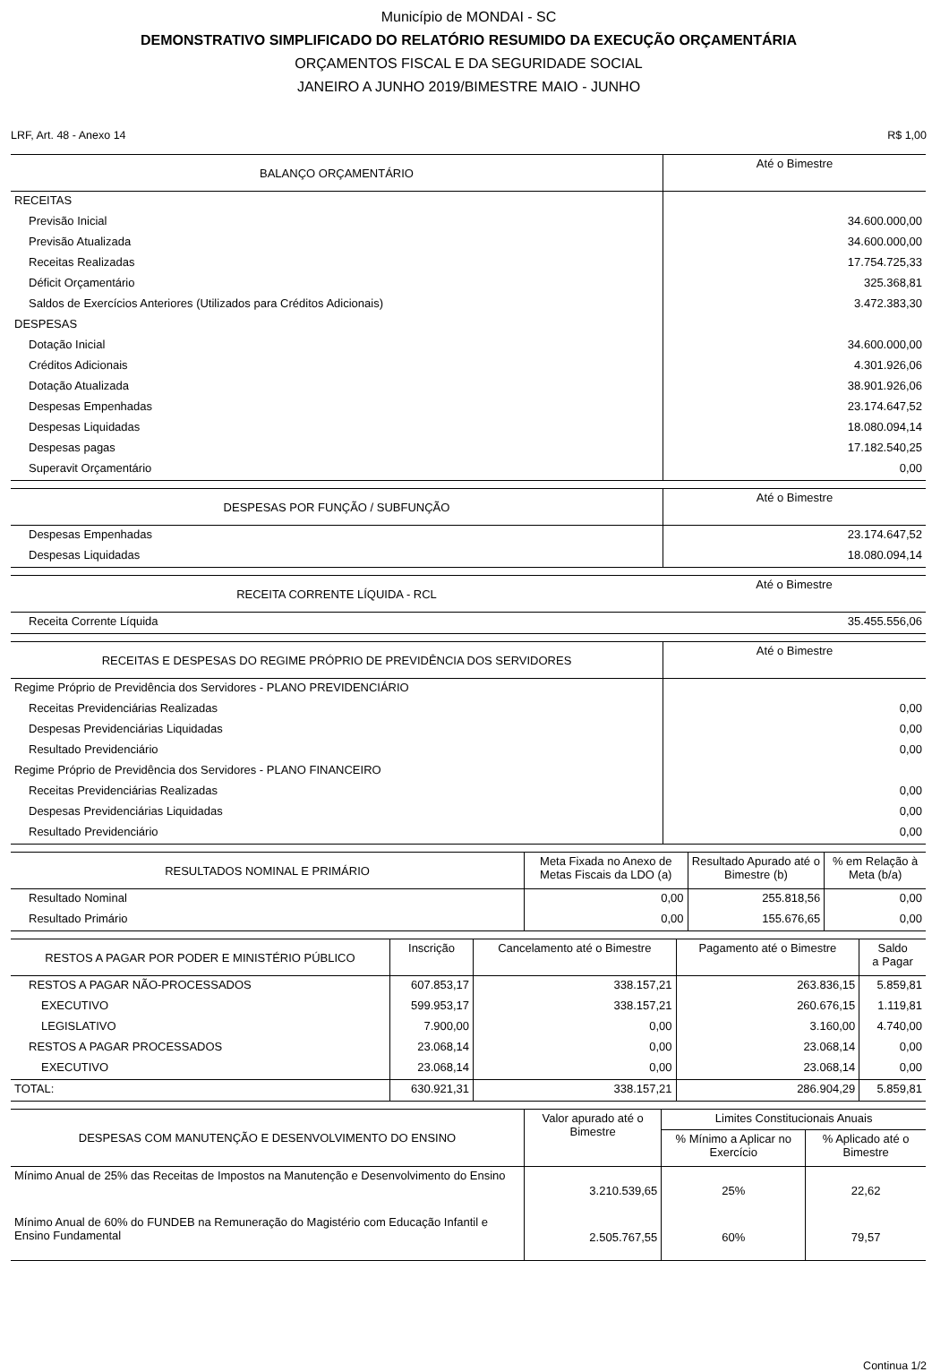Município de MONDAI - SC
DEMONSTRATIVO SIMPLIFICADO DO RELATÓRIO RESUMIDO DA EXECUÇÃO ORÇAMENTÁRIA
ORÇAMENTOS FISCAL E DA SEGURIDADE SOCIAL
JANEIRO A JUNHO 2019/BIMESTRE MAIO - JUNHO
LRF, Art. 48 - Anexo 14 R$ 1,00
| BALANÇO ORÇAMENTÁRIO | Até o Bimestre |
| --- | --- |
| RECEITAS | |
| Previsão Inicial | 34.600.000,00 |
| Previsão Atualizada | 34.600.000,00 |
| Receitas Realizadas | 17.754.725,33 |
| Déficit Orçamentário | 325.368,81 |
| Saldos de Exercícios Anteriores (Utilizados para Créditos Adicionais) | 3.472.383,30 |
| DESPESAS | |
| Dotação Inicial | 34.600.000,00 |
| Créditos Adicionais | 4.301.926,06 |
| Dotação Atualizada | 38.901.926,06 |
| Despesas Empenhadas | 23.174.647,52 |
| Despesas Liquidadas | 18.080.094,14 |
| Despesas pagas | 17.182.540,25 |
| Superavit Orçamentário | 0,00 |
| DESPESAS POR FUNÇÃO / SUBFUNÇÃO | Até o Bimestre |
| --- | --- |
| Despesas Empenhadas | 23.174.647,52 |
| Despesas Liquidadas | 18.080.094,14 |
| RECEITA CORRENTE LÍQUIDA - RCL | Até o Bimestre |
| --- | --- |
| Receita Corrente Líquida | 35.455.556,06 |
| RECEITAS E DESPESAS DO REGIME PRÓPRIO DE PREVIDÊNCIA DOS SERVIDORES | Até o Bimestre |
| --- | --- |
| Regime Próprio de Previdência dos Servidores - PLANO PREVIDENCIÁRIO | |
| Receitas Previdenciárias Realizadas | 0,00 |
| Despesas Previdenciárias Liquidadas | 0,00 |
| Resultado Previdenciário | 0,00 |
| Regime Próprio de Previdência dos Servidores - PLANO FINANCEIRO | |
| Receitas Previdenciárias Realizadas | 0,00 |
| Despesas Previdenciárias Liquidadas | 0,00 |
| Resultado Previdenciário | 0,00 |
| RESULTADOS NOMINAL E PRIMÁRIO | Meta Fixada no Anexo de Metas Fiscais da LDO (a) | Resultado Apurado até o Bimestre (b) | % em Relação à Meta (b/a) |
| --- | --- | --- | --- |
| Resultado Nominal | 0,00 | 255.818,56 | 0,00 |
| Resultado Primário | 0,00 | 155.676,65 | 0,00 |
| RESTOS A PAGAR POR PODER E MINISTÉRIO PÚBLICO | Inscrição | Cancelamento até o Bimestre | Pagamento até o Bimestre | Saldo a Pagar |
| --- | --- | --- | --- | --- |
| RESTOS A PAGAR NÃO-PROCESSADOS | 607.853,17 | 338.157,21 | 263.836,15 | 5.859,81 |
| EXECUTIVO | 599.953,17 | 338.157,21 | 260.676,15 | 1.119,81 |
| LEGISLATIVO | 7.900,00 | 0,00 | 3.160,00 | 4.740,00 |
| RESTOS A PAGAR PROCESSADOS | 23.068,14 | 0,00 | 23.068,14 | 0,00 |
| EXECUTIVO | 23.068,14 | 0,00 | 23.068,14 | 0,00 |
| TOTAL: | 630.921,31 | 338.157,21 | 286.904,29 | 5.859,81 |
| DESPESAS COM MANUTENÇÃO E DESENVOLVIMENTO DO ENSINO | Valor apurado até o Bimestre | Limites Constitucionais Anuais | |
| --- | --- | --- | --- |
| | | % Mínimo a Aplicar no Exercício | % Aplicado até o Bimestre |
| Mínimo Anual de 25% das Receitas de Impostos na Manutenção e Desenvolvimento do Ensino | 3.210.539,65 | 25% | 22,62 |
| Mínimo Anual de 60% do FUNDEB na Remuneração do Magistério com Educação Infantil e Ensino Fundamental | 2.505.767,55 | 60% | 79,57 |
Continua 1/2